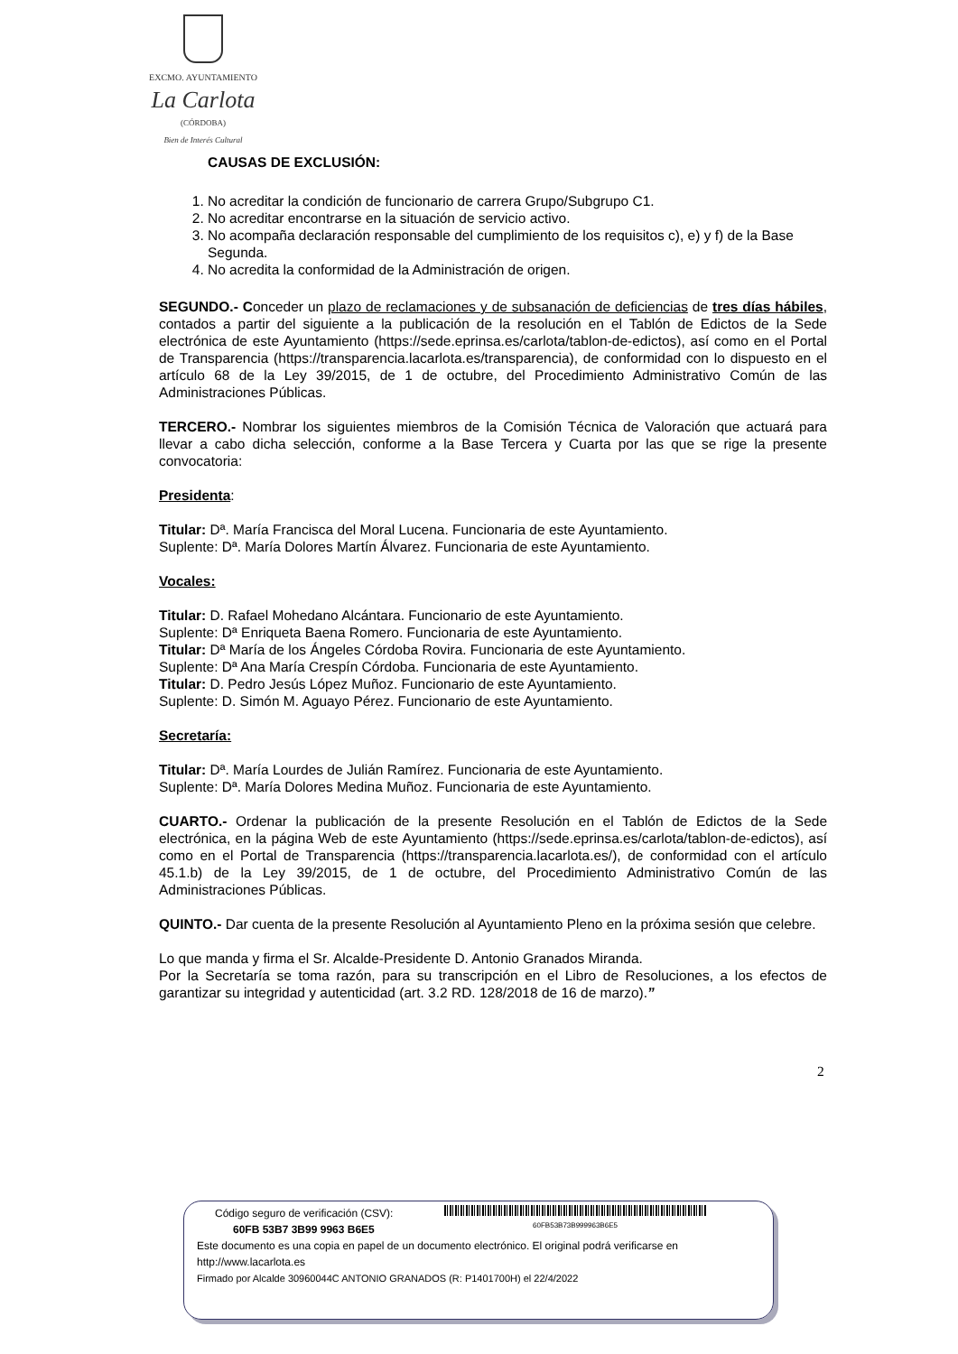EXCMO. AYUNTAMIENTO
La Carlota
(CÓRDOBA)
Bien de Interés Cultural
CAUSAS DE EXCLUSIÓN:
1. No acreditar la condición de funcionario de carrera Grupo/Subgrupo C1.
2. No acreditar encontrarse en la situación de servicio activo.
3. No acompaña declaración responsable del cumplimiento de los requisitos c), e) y f) de la Base Segunda.
4. No acredita la conformidad de la Administración de origen.
SEGUNDO.- Conceder un plazo de reclamaciones y de subsanación de deficiencias de tres días hábiles, contados a partir del siguiente a la publicación de la resolución en el Tablón de Edictos de la Sede electrónica de este Ayuntamiento (https://sede.eprinsa.es/carlota/tablon-de-edictos), así como en el Portal de Transparencia (https://transparencia.lacarlota.es/transparencia), de conformidad con lo dispuesto en el artículo 68 de la Ley 39/2015, de 1 de octubre, del Procedimiento Administrativo Común de las Administraciones Públicas.
TERCERO.- Nombrar los siguientes miembros de la Comisión Técnica de Valoración que actuará para llevar a cabo dicha selección, conforme a la Base Tercera y Cuarta por las que se rige la presente convocatoria:
Presidenta:
Titular: Dª. María Francisca del Moral Lucena. Funcionaria de este Ayuntamiento.
Suplente: Dª. María Dolores Martín Álvarez. Funcionaria de este Ayuntamiento.
Vocales:
Titular: D. Rafael Mohedano Alcántara. Funcionario de este Ayuntamiento.
Suplente: Dª Enriqueta Baena Romero. Funcionaria de este Ayuntamiento.
Titular: Dª María de los Ángeles Córdoba Rovira. Funcionaria de este Ayuntamiento.
Suplente: Dª Ana María Crespín Córdoba. Funcionaria de este Ayuntamiento.
Titular: D. Pedro Jesús López Muñoz. Funcionario de este Ayuntamiento.
Suplente: D. Simón M. Aguayo Pérez. Funcionario de este Ayuntamiento.
Secretaría:
Titular: Dª. María Lourdes de Julián Ramírez. Funcionaria de este Ayuntamiento.
Suplente: Dª. María Dolores Medina Muñoz. Funcionaria de este Ayuntamiento.
CUARTO.- Ordenar la publicación de la presente Resolución en el Tablón de Edictos de la Sede electrónica, en la página Web de este Ayuntamiento (https://sede.eprinsa.es/carlota/tablon-de-edictos), así como en el Portal de Transparencia (https://transparencia.lacarlota.es/), de conformidad con el artículo 45.1.b) de la Ley 39/2015, de 1 de octubre, del Procedimiento Administrativo Común de las Administraciones Públicas.
QUINTO.- Dar cuenta de la presente Resolución al Ayuntamiento Pleno en la próxima sesión que celebre.
Lo que manda y firma el Sr. Alcalde-Presidente D. Antonio Granados Miranda.
Por la Secretaría se toma razón, para su transcripción en el Libro de Resoluciones, a los efectos de garantizar su integridad y autenticidad (art. 3.2 RD. 128/2018 de 16 de marzo).”
2
Código seguro de verificación (CSV):
60FB 53B7 3B99 9963 B6E5
60FB53B73B999963B6E5
Este documento es una copia en papel de un documento electrónico. El original podrá verificarse en
http://www.lacarlota.es
Firmado por Alcalde 30960044C ANTONIO GRANADOS (R: P1401700H) el 22/4/2022